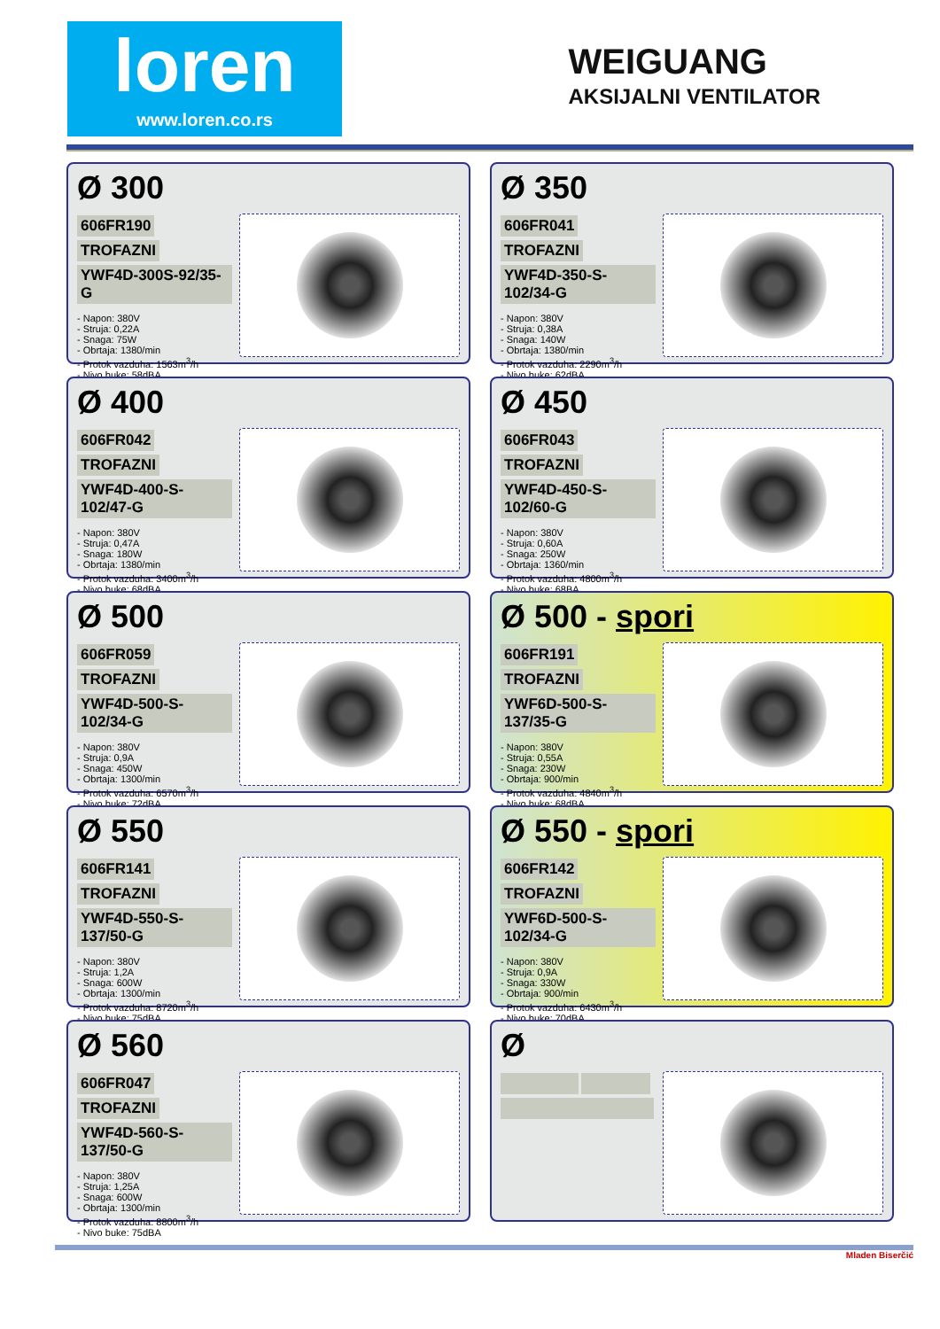loren
www.loren.co.rs
WEIGUANG
AKSIJALNI VENTILATOR
Ø 300
606FR190 TROFAZNI
YWF4D-300S-92/35-G
- Napon: 380V
- Struja: 0,22A
- Snaga: 75W
- Obrtaja: 1380/min
- Protok vazduha: 1563m<sup>3</sup>/h
- Nivo buke: 58dBA
Ø 350
606FR041 TROFAZNI
YWF4D-350-S-102/34-G
- Napon: 380V
- Struja: 0,38A
- Snaga: 140W
- Obrtaja: 1380/min
- Protok vazduha: 2290m<sup>3</sup>/h
- Nivo buke: 62dBA
Ø 400
606FR042 TROFAZNI
YWF4D-400-S-102/47-G
- Napon: 380V
- Struja: 0,47A
- Snaga: 180W
- Obrtaja: 1380/min
- Protok vazduha: 3400m<sup>3</sup>/h
- Nivo buke: 68dBA
Ø 450
606FR043 TROFAZNI
YWF4D-450-S-102/60-G
- Napon: 380V
- Struja: 0,60A
- Snaga: 250W
- Obrtaja: 1360/min
- Protok vazduha: 4800m<sup>3</sup>/h
- Nivo buke: 68BA
Ø 500
606FR059 TROFAZNI
YWF4D-500-S-102/34-G
- Napon: 380V
- Struja: 0,9A
- Snaga: 450W
- Obrtaja: 1300/min
- Protok vazduha: 6570m<sup>3</sup>/h
- Nivo buke: 72dBA
Ø 500 - spori
606FR191 TROFAZNI
YWF6D-500-S-137/35-G
- Napon: 380V
- Struja: 0,55A
- Snaga: 230W
- Obrtaja: 900/min
- Protok vazduha: 4840m<sup>3</sup>/h
- Nivo buke: 68dBA
Ø 550
606FR141 TROFAZNI
YWF4D-550-S-137/50-G
- Napon: 380V
- Struja: 1,2A
- Snaga: 600W
- Obrtaja: 1300/min
- Protok vazduha: 8720m<sup>3</sup>/h
- Nivo buke: 75dBA
Ø 550 - spori
606FR142 TROFAZNI
YWF6D-500-S-102/34-G
- Napon: 380V
- Struja: 0,9A
- Snaga: 330W
- Obrtaja: 900/min
- Protok vazduha: 6430m<sup>3</sup>/h
- Nivo buke: 70dBA
Ø 560
606FR047 TROFAZNI
YWF4D-560-S-137/50-G
- Napon: 380V
- Struja: 1,25A
- Snaga: 600W
- Obrtaja: 1300/min
- Protok vazduha: 8800m<sup>3</sup>/h
- Nivo buke: 75dBA
Ø
Mladen Biserčić